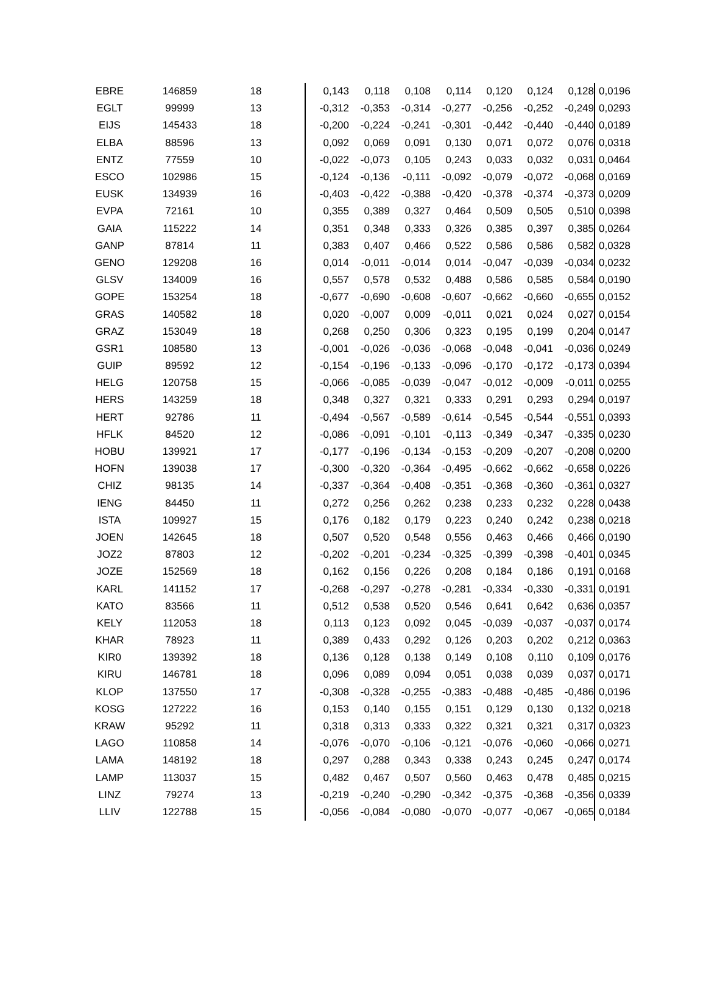| EBRE | 146859 | 18 | | 0,143 | 0,118 | 0,108 | 0,114 | 0,120 | 0,124 | 0,128 | 0,0196 |
| EGLT | 99999 | 13 | | -0,312 | -0,353 | -0,314 | -0,277 | -0,256 | -0,252 | -0,249 | 0,0293 |
| EIJS | 145433 | 18 | | -0,200 | -0,224 | -0,241 | -0,301 | -0,442 | -0,440 | -0,440 | 0,0189 |
| ELBA | 88596 | 13 | | 0,092 | 0,069 | 0,091 | 0,130 | 0,071 | 0,072 | 0,076 | 0,0318 |
| ENTZ | 77559 | 10 | | -0,022 | -0,073 | 0,105 | 0,243 | 0,033 | 0,032 | 0,031 | 0,0464 |
| ESCO | 102986 | 15 | | -0,124 | -0,136 | -0,111 | -0,092 | -0,079 | -0,072 | -0,068 | 0,0169 |
| EUSK | 134939 | 16 | | -0,403 | -0,422 | -0,388 | -0,420 | -0,378 | -0,374 | -0,373 | 0,0209 |
| EVPA | 72161 | 10 | | 0,355 | 0,389 | 0,327 | 0,464 | 0,509 | 0,505 | 0,510 | 0,0398 |
| GAIA | 115222 | 14 | | 0,351 | 0,348 | 0,333 | 0,326 | 0,385 | 0,397 | 0,385 | 0,0264 |
| GANP | 87814 | 11 | | 0,383 | 0,407 | 0,466 | 0,522 | 0,586 | 0,586 | 0,582 | 0,0328 |
| GENO | 129208 | 16 | | 0,014 | -0,011 | -0,014 | 0,014 | -0,047 | -0,039 | -0,034 | 0,0232 |
| GLSV | 134009 | 16 | | 0,557 | 0,578 | 0,532 | 0,488 | 0,586 | 0,585 | 0,584 | 0,0190 |
| GOPE | 153254 | 18 | | -0,677 | -0,690 | -0,608 | -0,607 | -0,662 | -0,660 | -0,655 | 0,0152 |
| GRAS | 140582 | 18 | | 0,020 | -0,007 | 0,009 | -0,011 | 0,021 | 0,024 | 0,027 | 0,0154 |
| GRAZ | 153049 | 18 | | 0,268 | 0,250 | 0,306 | 0,323 | 0,195 | 0,199 | 0,204 | 0,0147 |
| GSR1 | 108580 | 13 | | -0,001 | -0,026 | -0,036 | -0,068 | -0,048 | -0,041 | -0,036 | 0,0249 |
| GUIP | 89592 | 12 | | -0,154 | -0,196 | -0,133 | -0,096 | -0,170 | -0,172 | -0,173 | 0,0394 |
| HELG | 120758 | 15 | | -0,066 | -0,085 | -0,039 | -0,047 | -0,012 | -0,009 | -0,011 | 0,0255 |
| HERS | 143259 | 18 | | 0,348 | 0,327 | 0,321 | 0,333 | 0,291 | 0,293 | 0,294 | 0,0197 |
| HERT | 92786 | 11 | | -0,494 | -0,567 | -0,589 | -0,614 | -0,545 | -0,544 | -0,551 | 0,0393 |
| HFLK | 84520 | 12 | | -0,086 | -0,091 | -0,101 | -0,113 | -0,349 | -0,347 | -0,335 | 0,0230 |
| HOBU | 139921 | 17 | | -0,177 | -0,196 | -0,134 | -0,153 | -0,209 | -0,207 | -0,208 | 0,0200 |
| HOFN | 139038 | 17 | | -0,300 | -0,320 | -0,364 | -0,495 | -0,662 | -0,662 | -0,658 | 0,0226 |
| CHIZ | 98135 | 14 | | -0,337 | -0,364 | -0,408 | -0,351 | -0,368 | -0,360 | -0,361 | 0,0327 |
| IENG | 84450 | 11 | | 0,272 | 0,256 | 0,262 | 0,238 | 0,233 | 0,232 | 0,228 | 0,0438 |
| ISTA | 109927 | 15 | | 0,176 | 0,182 | 0,179 | 0,223 | 0,240 | 0,242 | 0,238 | 0,0218 |
| JOEN | 142645 | 18 | | 0,507 | 0,520 | 0,548 | 0,556 | 0,463 | 0,466 | 0,466 | 0,0190 |
| JOZ2 | 87803 | 12 | | -0,202 | -0,201 | -0,234 | -0,325 | -0,399 | -0,398 | -0,401 | 0,0345 |
| JOZE | 152569 | 18 | | 0,162 | 0,156 | 0,226 | 0,208 | 0,184 | 0,186 | 0,191 | 0,0168 |
| KARL | 141152 | 17 | | -0,268 | -0,297 | -0,278 | -0,281 | -0,334 | -0,330 | -0,331 | 0,0191 |
| KATO | 83566 | 11 | | 0,512 | 0,538 | 0,520 | 0,546 | 0,641 | 0,642 | 0,636 | 0,0357 |
| KELY | 112053 | 18 | | 0,113 | 0,123 | 0,092 | 0,045 | -0,039 | -0,037 | -0,037 | 0,0174 |
| KHAR | 78923 | 11 | | 0,389 | 0,433 | 0,292 | 0,126 | 0,203 | 0,202 | 0,212 | 0,0363 |
| KIR0 | 139392 | 18 | | 0,136 | 0,128 | 0,138 | 0,149 | 0,108 | 0,110 | 0,109 | 0,0176 |
| KIRU | 146781 | 18 | | 0,096 | 0,089 | 0,094 | 0,051 | 0,038 | 0,039 | 0,037 | 0,0171 |
| KLOP | 137550 | 17 | | -0,308 | -0,328 | -0,255 | -0,383 | -0,488 | -0,485 | -0,486 | 0,0196 |
| KOSG | 127222 | 16 | | 0,153 | 0,140 | 0,155 | 0,151 | 0,129 | 0,130 | 0,132 | 0,0218 |
| KRAW | 95292 | 11 | | 0,318 | 0,313 | 0,333 | 0,322 | 0,321 | 0,321 | 0,317 | 0,0323 |
| LAGO | 110858 | 14 | | -0,076 | -0,070 | -0,106 | -0,121 | -0,076 | -0,060 | -0,066 | 0,0271 |
| LAMA | 148192 | 18 | | 0,297 | 0,288 | 0,343 | 0,338 | 0,243 | 0,245 | 0,247 | 0,0174 |
| LAMP | 113037 | 15 | | 0,482 | 0,467 | 0,507 | 0,560 | 0,463 | 0,478 | 0,485 | 0,0215 |
| LINZ | 79274 | 13 | | -0,219 | -0,240 | -0,290 | -0,342 | -0,375 | -0,368 | -0,356 | 0,0339 |
| LLIV | 122788 | 15 | | -0,056 | -0,084 | -0,080 | -0,070 | -0,077 | -0,067 | -0,065 | 0,0184 |